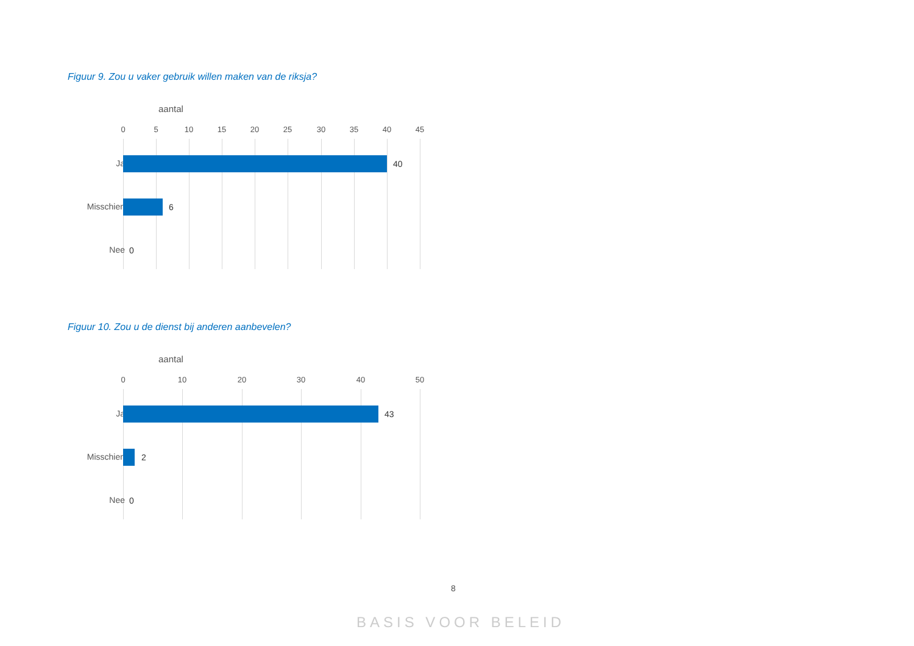Figuur 9. Zou u vaker gebruik willen maken van de riksja?
aantal
0 5 10 15 20 25 30 35 40 45
Ja 40
Misschien 6
Nee 0
Figuur 10. Zou u de dienst bij anderen aanbevelen?
aantal
0 10 20 30 40 50
Ja 43
Misschien 2
Nee 0
8
BASIS VOOR BELEID